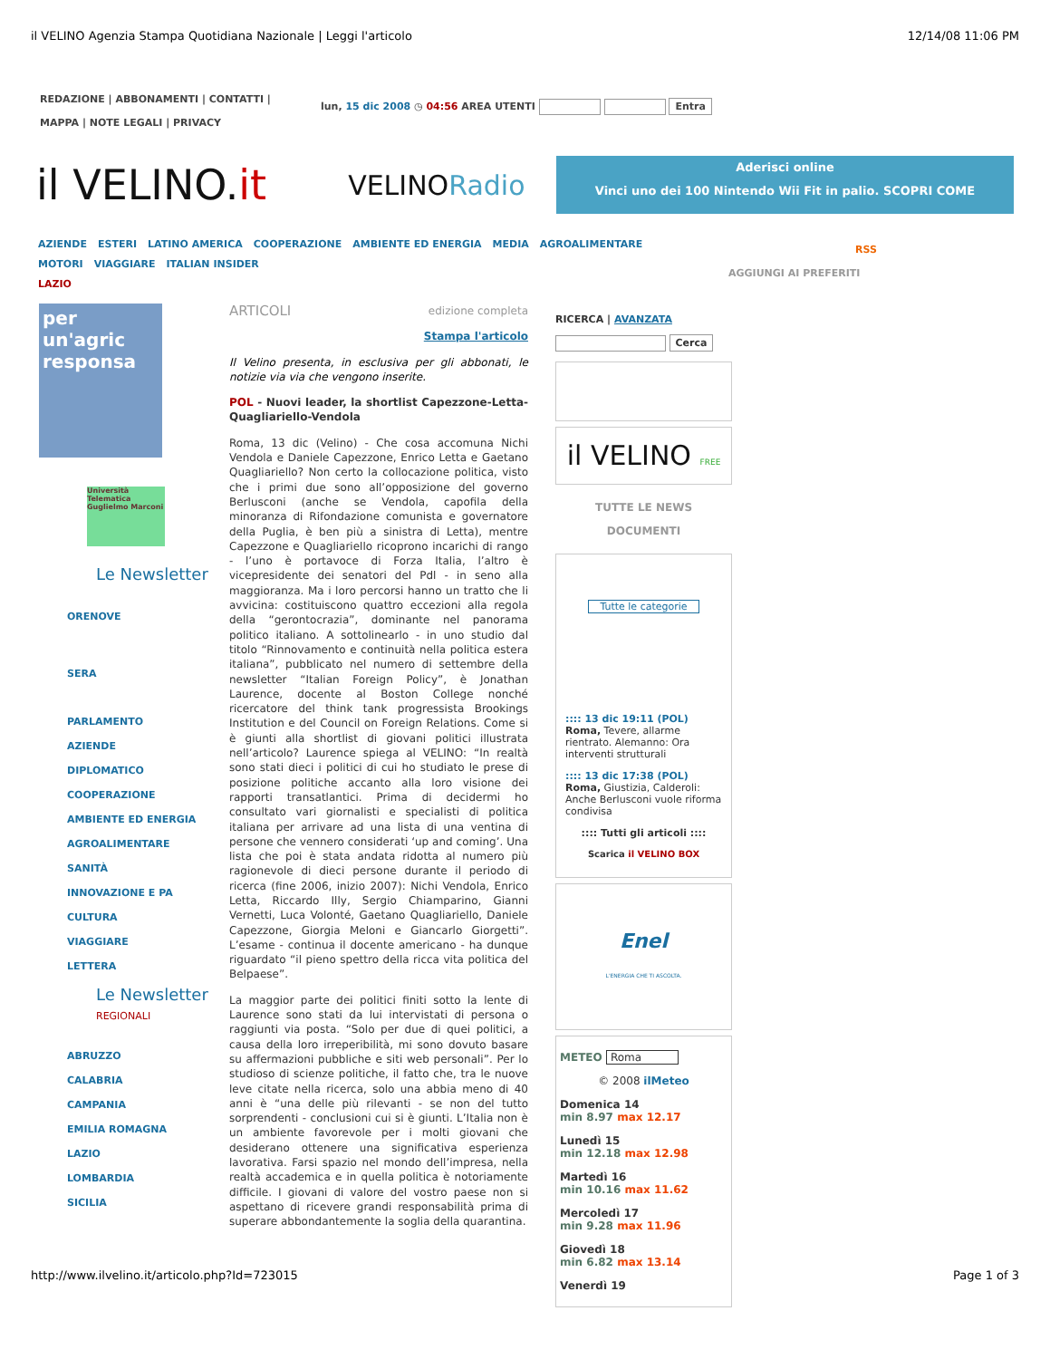il VELINO Agenzia Stampa Quotidiana Nazionale | Leggi l'articolo 12/14/08 11:06 PM
REDAZIONE | ABBONAMENTI | CONTATTI |
MAPPA | NOTE LEGALI | PRIVACY
lun, 15 dic 2008 ◷ 04:56 AREA UTENTI Entra
il VELINO.it VELINORadio
Aderisci online
Vinci uno dei 100 Nintendo Wii Fit in palio. SCOPRI COME
AZIENDE ESTERI LATINO AMERICA COOPERAZIONE AMBIENTE ED ENERGIA MEDIA AGROALIMENTARE
MOTORI VIAGGIARE ITALIAN INSIDER
LAZIO
RSS
AGGIUNGI AI PREFERITI
per un'agric responsa
Università Telematica Guglielmo Marconi
Le Newsletter
ORENOVE
SERA
PARLAMENTO
AZIENDE
DIPLOMATICO
COOPERAZIONE
AMBIENTE ED ENERGIA
AGROALIMENTARE
SANITÀ
INNOVAZIONE E PA
CULTURA
VIAGGIARE
LETTERA
Le Newsletter
REGIONALI
ABRUZZO
CALABRIA
CAMPANIA
EMILIA ROMAGNA
LAZIO
LOMBARDIA
SICILIA
ARTICOLI edizione completa
Stampa l'articolo
Il Velino presenta, in esclusiva per gli abbonati, le notizie via via che vengono inserite.
POL - Nuovi leader, la shortlist Capezzone-Letta-Quagliariello-Vendola
Roma, 13 dic (Velino) - Che cosa accomuna Nichi Vendola e Daniele Capezzone, Enrico Letta e Gaetano Quagliariello? Non certo la collocazione politica, visto che i primi due sono all’opposizione del governo Berlusconi (anche se Vendola, capofila della minoranza di Rifondazione comunista e governatore della Puglia, è ben più a sinistra di Letta), mentre Capezzone e Quagliariello ricoprono incarichi di rango - l’uno è portavoce di Forza Italia, l’altro è vicepresidente dei senatori del Pdl - in seno alla maggioranza. Ma i loro percorsi hanno un tratto che li avvicina: costituiscono quattro eccezioni alla regola della “gerontocrazia”, dominante nel panorama politico italiano. A sottolinearlo - in uno studio dal titolo “Rinnovamento e continuità nella politica estera italiana”, pubblicato nel numero di settembre della newsletter “Italian Foreign Policy”, è Jonathan Laurence, docente al Boston College nonché ricercatore del think tank progressista Brookings Institution e del Council on Foreign Relations. Come si è giunti alla shortlist di giovani politici illustrata nell’articolo? Laurence spiega al VELINO: “In realtà sono stati dieci i politici di cui ho studiato le prese di posizione politiche accanto alla loro visione dei rapporti transatlantici. Prima di decidermi ho consultato vari giornalisti e specialisti di politica italiana per arrivare ad una lista di una ventina di persone che vennero considerati ‘up and coming’. Una lista che poi è stata andata ridotta al numero più ragionevole di dieci persone durante il periodo di ricerca (fine 2006, inizio 2007): Nichi Vendola, Enrico Letta, Riccardo Illy, Sergio Chiamparino, Gianni Vernetti, Luca Volonté, Gaetano Quagliariello, Daniele Capezzone, Giorgia Meloni e Giancarlo Giorgetti”. L’esame - continua il docente americano - ha dunque riguardato “il pieno spettro della ricca vita politica del Belpaese”.
La maggior parte dei politici finiti sotto la lente di Laurence sono stati da lui intervistati di persona o raggiunti via posta. “Solo per due di quei politici, a causa della loro irreperibilità, mi sono dovuto basare su affermazioni pubbliche e siti web personali”. Per lo studioso di scienze politiche, il fatto che, tra le nuove leve citate nella ricerca, solo una abbia meno di 40 anni è “una delle più rilevanti - se non del tutto sorprendenti - conclusioni cui si è giunti. L’Italia non è un ambiente favorevole per i molti giovani che desiderano ottenere una significativa esperienza lavorativa. Farsi spazio nel mondo dell’impresa, nella realtà accademica e in quella politica è notoriamente difficile. I giovani di valore del vostro paese non si aspettano di ricevere grandi responsabilità prima di superare abbondantemente la soglia della quarantina.
RICERCA | AVANZATA
Cerca
il VELINO FREE
TUTTE LE NEWS
DOCUMENTI
Tutte le categorie
:::: 13 dic 19:11 (POL)
Roma, Tevere, allarme rientrato. Alemanno: Ora interventi strutturali
:::: 13 dic 17:38 (POL)
Roma, Giustizia, Calderoli: Anche Berlusconi vuole riforma condivisa
:::: Tutti gli articoli ::::
Scarica il VELINO BOX
Enel
L'ENERGIA CHE TI ASCOLTA.
METEO Roma
© 2008 ilMeteo
Domenica 14
min 8.97 max 12.17
Lunedì 15
min 12.18 max 12.98
Martedì 16
min 10.16 max 11.62
Mercoledì 17
min 9.28 max 11.96
Giovedì 18
min 6.82 max 13.14
Venerdì 19
http://www.ilvelino.it/articolo.php?Id=723015 Page 1 of 3